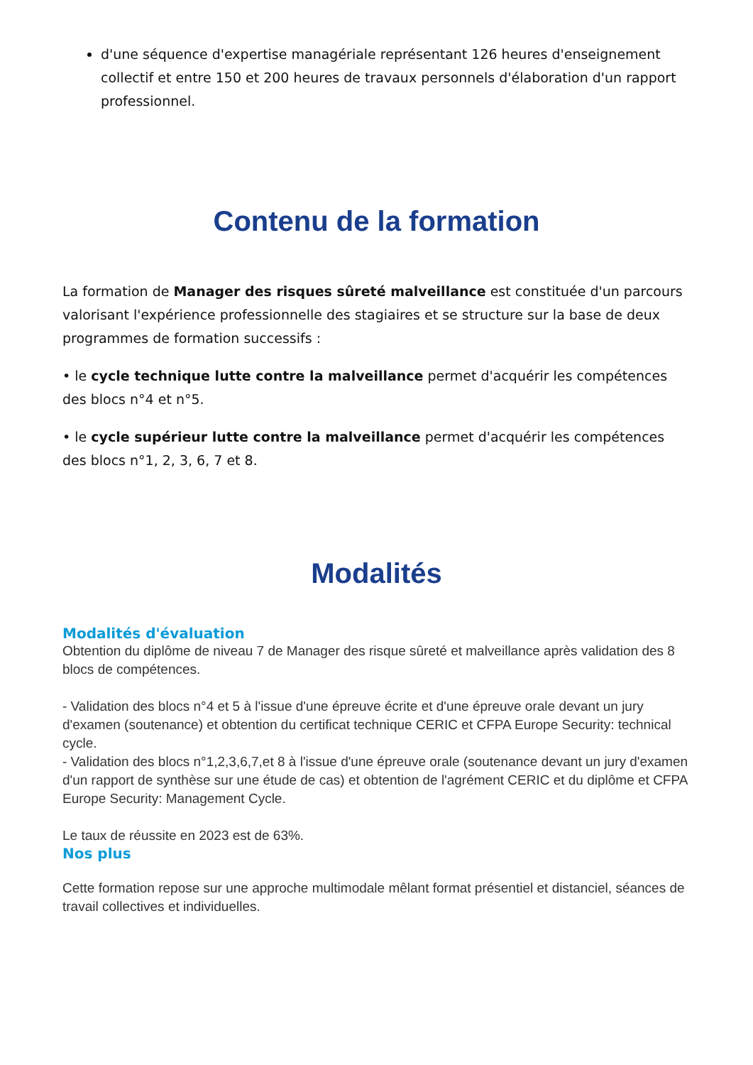d'une séquence d'expertise managériale représentant 126 heures d'enseignement collectif et entre 150 et 200 heures de travaux personnels d'élaboration d'un rapport professionnel.
Contenu de la formation
La formation de Manager des risques sûreté malveillance est constituée d'un parcours valorisant l'expérience professionnelle des stagiaires et se structure sur la base de deux programmes de formation successifs :
• le cycle technique lutte contre la malveillance permet d'acquérir les compétences des blocs n°4 et n°5.
• le cycle supérieur lutte contre la malveillance permet d'acquérir les compétences des blocs n°1, 2, 3, 6, 7 et 8.
Modalités
Modalités d'évaluation
Obtention du diplôme de niveau 7 de Manager des risque sûreté et malveillance après validation des 8 blocs de compétences.
- Validation des blocs n°4 et 5 à l'issue d'une épreuve écrite et d'une épreuve orale devant un jury d'examen (soutenance) et obtention du certificat technique CERIC et CFPA Europe Security: technical cycle.
- Validation des blocs n°1,2,3,6,7,et 8 à l'issue d'une épreuve orale (soutenance devant un jury d'examen d'un rapport de synthèse sur une étude de cas) et obtention de l'agrément CERIC et du diplôme et CFPA Europe Security: Management Cycle.
Le taux de réussite en 2023 est de 63%.
Nos plus
Cette formation repose sur une approche multimodale mêlant format présentiel et distanciel, séances de travail collectives et individuelles.